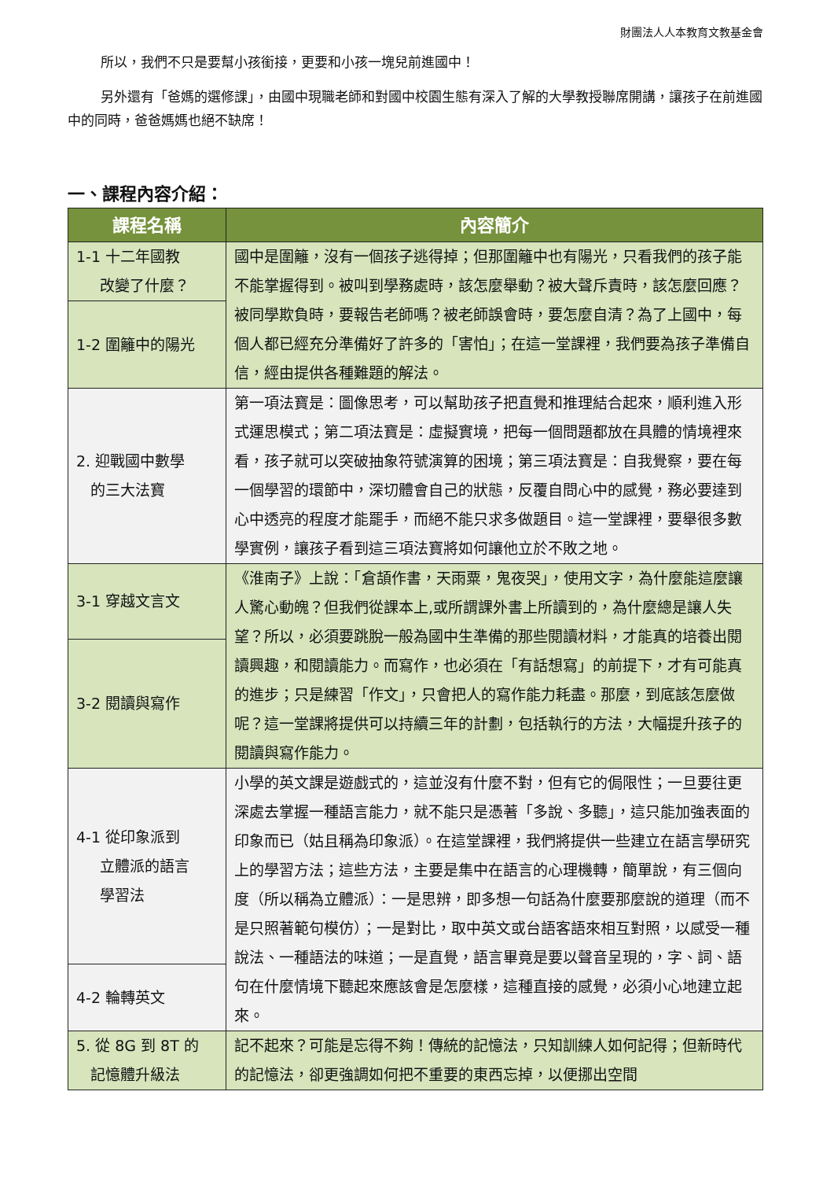財團法人人本教育文教基金會
所以，我們不只是要幫小孩銜接，更要和小孩一塊兒前進國中！
另外還有「爸媽的選修課」，由國中現職老師和對國中校園生態有深入了解的大學教授聯席開講，讓孩子在前進國中的同時，爸爸媽媽也絕不缺席！
一、課程內容介紹：
| 課程名稱 | 內容簡介 |
| --- | --- |
| 1-1 十二年國教 改變了什麼？ | 國中是圍籬，沒有一個孩子逃得掉；但那圍籬中也有陽光，只看我們的孩子能不能掌握得到。被叫到學務處時，該怎麼舉動？被大聲斥責時，該怎麼回應？被同學欺負時，要報告老師嗎？被老師誤會時，要怎麼自清？為了上國中，每個人都已經充分準備好了許多的「害怕」；在這一堂課裡，我們要為孩子準備自信，經由提供各種難題的解法。 |
| 1-2 圍籬中的陽光 | |
| 2. 迎戰國中數學 的三大法寶 | 第一項法寶是：圖像思考，可以幫助孩子把直覺和推理結合起來，順利進入形式運思模式；第二項法寶是：虛擬實境，把每一個問題都放在具體的情境裡來看，孩子就可以突破抽象符號演算的困境；第三項法寶是：自我覺察，要在每一個學習的環節中，深切體會自己的狀態，反覆自問心中的感覺，務必要達到心中透亮的程度才能罷手，而絕不能只求多做題目。這一堂課裡，要舉很多數學實例，讓孩子看到這三項法寶將如何讓他立於不敗之地。 |
| 3-1 穿越文言文 | 《淮南子》上說：「倉頡作書，天雨粟，鬼夜哭」，使用文字，為什麼能這麼讓人驚心動魄？但我們從課本上,或所謂課外書上所讀到的，為什麼總是讓人失望？所以，必須要跳脫一般為國中生準備的那些閱讀材料，才能真的培養出閱讀興趣，和閱讀能力。而寫作，也必須在「有話想寫」的前提下，才有可能真的進步；只是練習「作文」，只會把人的寫作能力耗盡。那麼，到底該怎麼做呢？這一堂課將提供可以持續三年的計劃，包括執行的方法，大幅提升孩子的閱讀與寫作能力。 |
| 3-2 閱讀與寫作 | |
| 4-1 從印象派到 立體派的語言 學習法 | 小學的英文課是遊戲式的，這並沒有什麼不對，但有它的侷限性；一旦要往更深處去掌握一種語言能力，就不能只是憑著「多說、多聽」，這只能加強表面的印象而已（姑且稱為印象派）。在這堂課裡，我們將提供一些建立在語言學研究上的學習方法；這些方法，主要是集中在語言的心理機轉，簡單說，有三個向度（所以稱為立體派）：一是思辨，即多想一句話為什麼要那麼說的道理（而不是只照著範句模仿）；一是對比，取中英文或台語客語來相互對照，以感受一種說法、一種語法的味道；一是直覺，語言畢竟是要以聲音呈現的，字、詞、語句在什麼情境下聽起來應該會是怎麼樣，這種直接的感覺，必須小心地建立起來。 |
| 4-2 輪轉英文 | |
| 5. 從 8G 到 8T 的 記憶體升級法 | 記不起來？可能是忘得不夠！傳統的記憶法，只知訓練人如何記得；但新時代的記憶法，卻更強調如何把不重要的東西忘掉，以便挪出空間 |